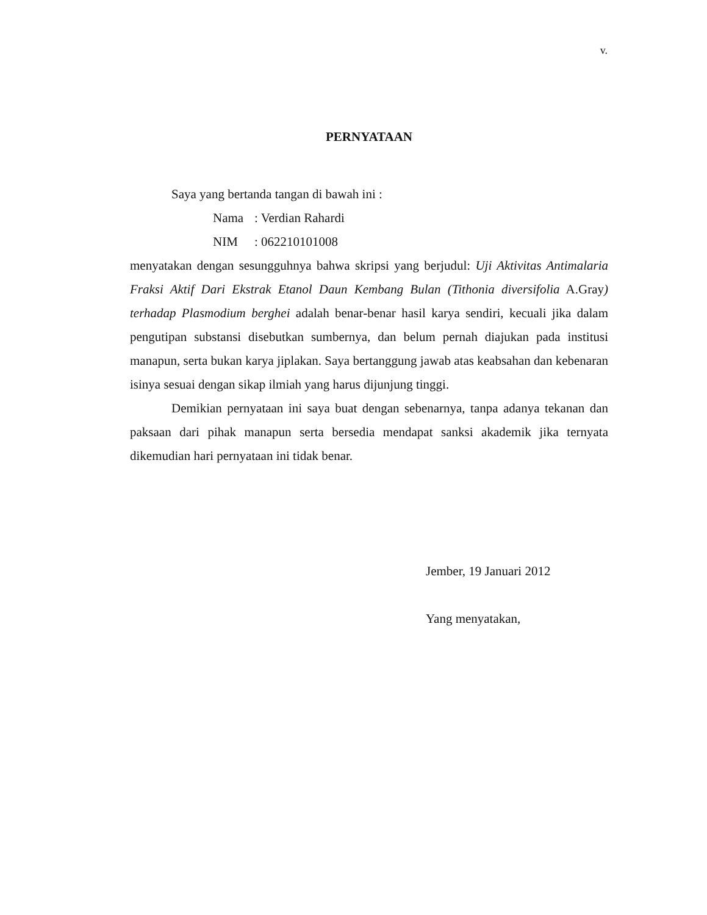v.
PERNYATAAN
Saya yang bertanda tangan di bawah ini :
Nama: Verdian Rahardi
NIM: 062210101008
menyatakan dengan sesungguhnya bahwa skripsi yang berjudul: Uji Aktivitas Antimalaria Fraksi Aktif Dari Ekstrak Etanol Daun Kembang Bulan (Tithonia diversifolia A.Gray) terhadap Plasmodium berghei adalah benar-benar hasil karya sendiri, kecuali jika dalam pengutipan substansi disebutkan sumbernya, dan belum pernah diajukan pada institusi manapun, serta bukan karya jiplakan. Saya bertanggung jawab atas keabsahan dan kebenaran isinya sesuai dengan sikap ilmiah yang harus dijunjung tinggi.
Demikian pernyataan ini saya buat dengan sebenarnya, tanpa adanya tekanan dan paksaan dari pihak manapun serta bersedia mendapat sanksi akademik jika ternyata dikemudian hari pernyataan ini tidak benar.
Jember, 19 Januari 2012
Yang menyatakan,